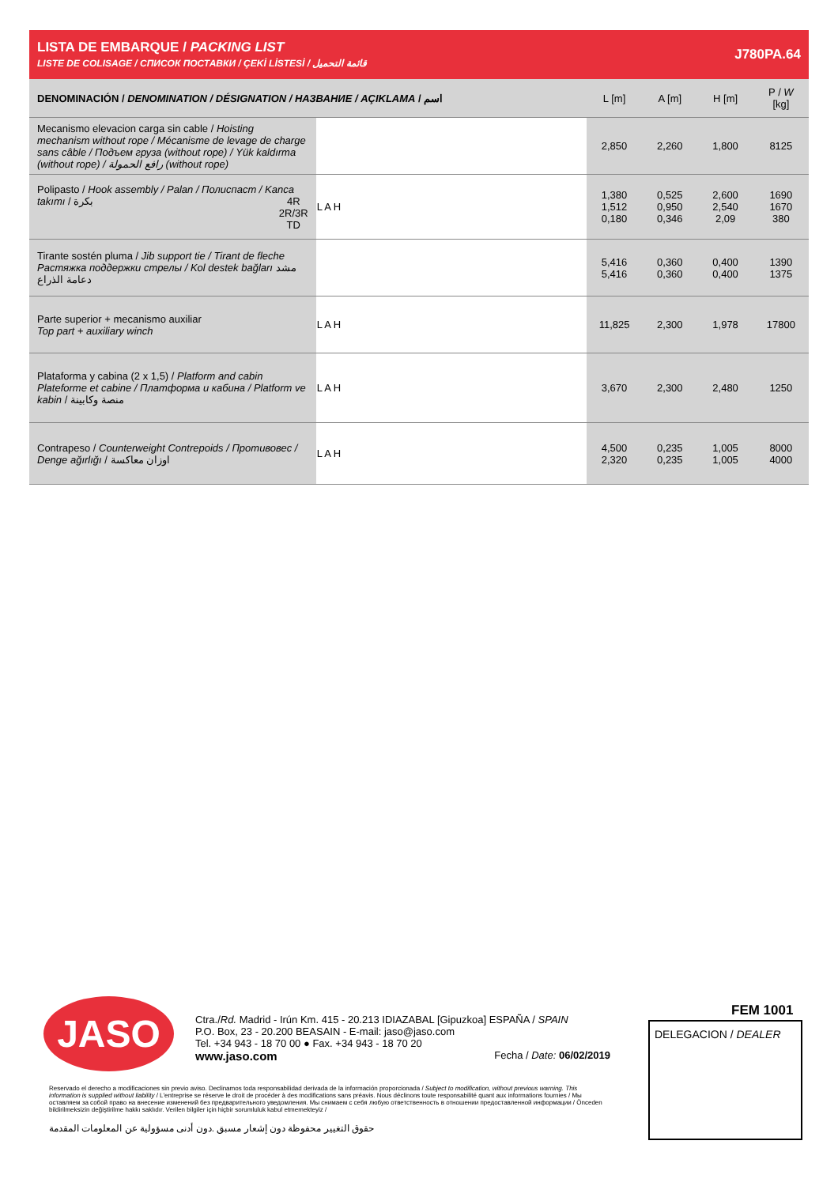LISTA DE EMBARQUE / PACKING LIST
LISTE DE COLISAGE / СПИСОК ПОСТАВКИ / ÇEKİ LİSTESİ / قائمة التحميل
J780PA.64
| DENOMINACIÓN / DENOMINATION / DÉSIGNATION / НАЗВАНИЕ / AÇIKLAMA / اسم | | L [m] | A [m] | H [m] | P / W [kg] |
| --- | --- | --- | --- | --- | --- |
| Mecanismo elevacion carga sin cable / Hoisting mechanism without rope / Mécanisme de levage de charge sans câble / Подъем груза (without rope) / Yük kaldırma (without rope) / رافع الحمولة (without rope) | | 2,850 | 2,260 | 1,800 | 8125 |
| Polipasto / Hook assembly / Palan / Полиспаст / Kanca takımı / بكرة 4R 2R/3R TD | L A H | 1,380 1,512 0,180 | 0,525 0,950 0,346 | 2,600 2,540 2,09 | 1690 1670 380 |
| Tirante sostén pluma / Jib support tie / Tirant de fleche Растяжка поддержки стрелы / Kol destek bağları مشد دعامة الذراع | | 5,416 5,416 | 0,360 0,360 | 0,400 0,400 | 1390 1375 |
| Parte superior + mecanismo auxiliar Top part + auxiliary winch | L A H | 11,825 | 2,300 | 1,978 | 17800 |
| Plataforma y cabina (2 x 1,5) / Platform and cabin Plateforme et cabine / Платформа и кабина / Platform ve kabin / منصة وكابينة | L A H | 3,670 | 2,300 | 2,480 | 1250 |
| Contrapeso / Counterweight Contrepoids / Противовес / Denge ağırlığı / اوزان معاكسة | L A H | 4,500 2,320 | 0,235 0,235 | 1,005 1,005 | 8000 4000 |
JASO
Ctra./Rd. Madrid - Irún Km. 415 - 20.213 IDIAZABAL [Gipuzkoa] ESPAÑA / SPAIN
P.O. Box, 23 - 20.200 BEASAIN - E-mail: jaso@jaso.com
Tel. +34 943 - 18 70 00 ● Fax. +34 943 - 18 70 20
www.jaso.com Fecha / Date: 06/02/2019
FEM 1001
DELEGACION / DEALER
Reservado el derecho a modificaciones sin previo aviso. Declinamos toda responsabilidad derivada de la información proporcionada / Subject to modification, without previous warning. This information is supplied without liability / L'entreprise se réserve le droit de procéder à des modifications sans préavis. Nous déclinons toute responsabilité quant aux informations fournies / Мы оставляем за собой право на внесение изменений без предварительного уведомления. Мы снимаем с себя любую ответственность в отношении предоставленной информации / Önceden bildirilmeksizin değiştirilme hakkı saklıdır. Verilen bilgiler için hiçbir sorumluluk kabul etmemekteyiz /
حقوق التغيير محفوظة دون إشعار مسبق .دون أدنى مسؤولية عن المعلومات المقدمة